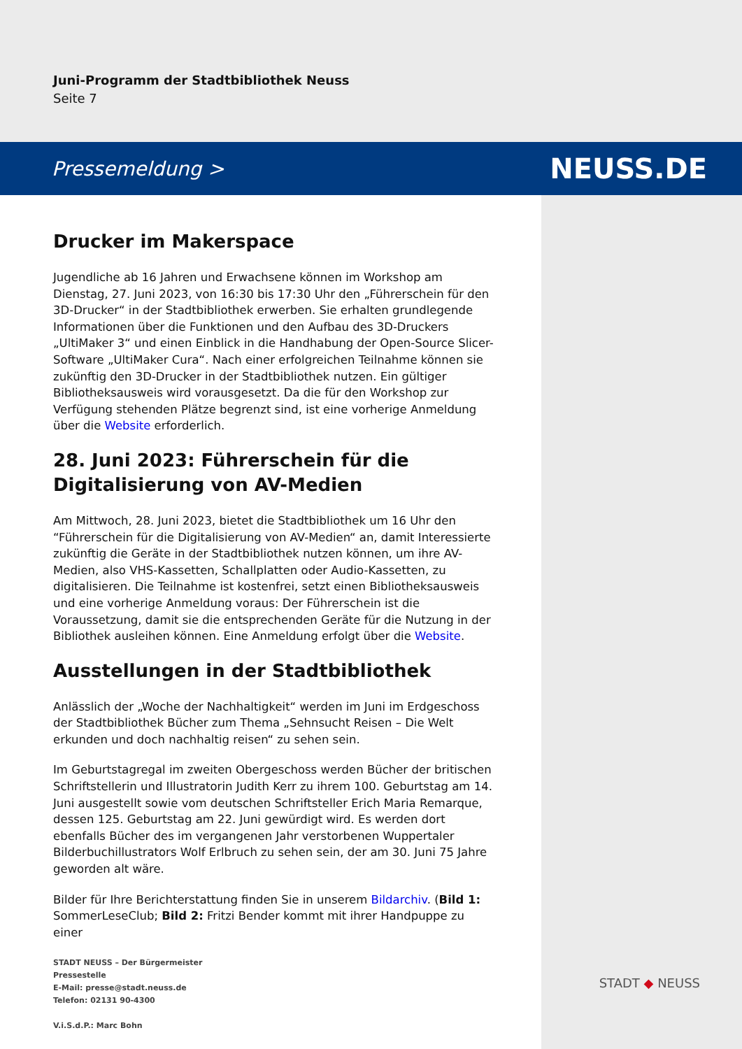Juni-Programm der Stadtbibliothek Neuss
Seite 7
Pressemeldung > NEUSS.DE
Drucker im Makerspace
Jugendliche ab 16 Jahren und Erwachsene können im Workshop am Dienstag, 27. Juni 2023, von 16:30 bis 17:30 Uhr den „Führerschein für den 3D-Drucker“ in der Stadtbibliothek erwerben. Sie erhalten grundlegende Informationen über die Funktionen und den Aufbau des 3D-Druckers „UltiMaker 3“ und einen Einblick in die Handhabung der Open-Source Slicer-Software „UltiMaker Cura“. Nach einer erfolgreichen Teilnahme können sie zukünftig den 3D-Drucker in der Stadtbibliothek nutzen. Ein gültiger Bibliotheksausweis wird vorausgesetzt. Da die für den Workshop zur Verfügung stehenden Plätze begrenzt sind, ist eine vorherige Anmeldung über die Website erforderlich.
28. Juni 2023: Führerschein für die Digitalisierung von AV-Medien
Am Mittwoch, 28. Juni 2023, bietet die Stadtbibliothek um 16 Uhr den “Führerschein für die Digitalisierung von AV-Medien“ an, damit Interessierte zukünftig die Geräte in der Stadtbibliothek nutzen können, um ihre AV-Medien, also VHS-Kassetten, Schallplatten oder Audio-Kassetten, zu digitalisieren. Die Teilnahme ist kostenfrei, setzt einen Bibliotheksausweis und eine vorherige Anmeldung voraus: Der Führerschein ist die Voraussetzung, damit sie die entsprechenden Geräte für die Nutzung in der Bibliothek ausleihen können. Eine Anmeldung erfolgt über die Website.
Ausstellungen in der Stadtbibliothek
Anlässlich der „Woche der Nachhaltigkeit“ werden im Juni im Erdgeschoss der Stadtbibliothek Bücher zum Thema „Sehnsucht Reisen – Die Welt erkunden und doch nachhaltig reisen“ zu sehen sein.
Im Geburtstagregal im zweiten Obergeschoss werden Bücher der britischen Schriftstellerin und Illustratorin Judith Kerr zu ihrem 100. Geburtstag am 14. Juni ausgestellt sowie vom deutschen Schriftsteller Erich Maria Remarque, dessen 125. Geburtstag am 22. Juni gewürdigt wird. Es werden dort ebenfalls Bücher des im vergangenen Jahr verstorbenen Wuppertaler Bilderbuchillustrators Wolf Erlbruch zu sehen sein, der am 30. Juni 75 Jahre geworden alt wäre.
Bilder für Ihre Berichterstattung finden Sie in unserem Bildarchiv. (Bild 1: SommerLeseClub; Bild 2: Fritzi Bender kommt mit ihrer Handpuppe zu einer
STADT NEUSS – Der Bürgermeister
Pressestelle
E-Mail: presse@stadt.neuss.de
Telefon: 02131 90-4300
V.i.S.d.P.: Marc Bohn
STADT ◆ NEUSS